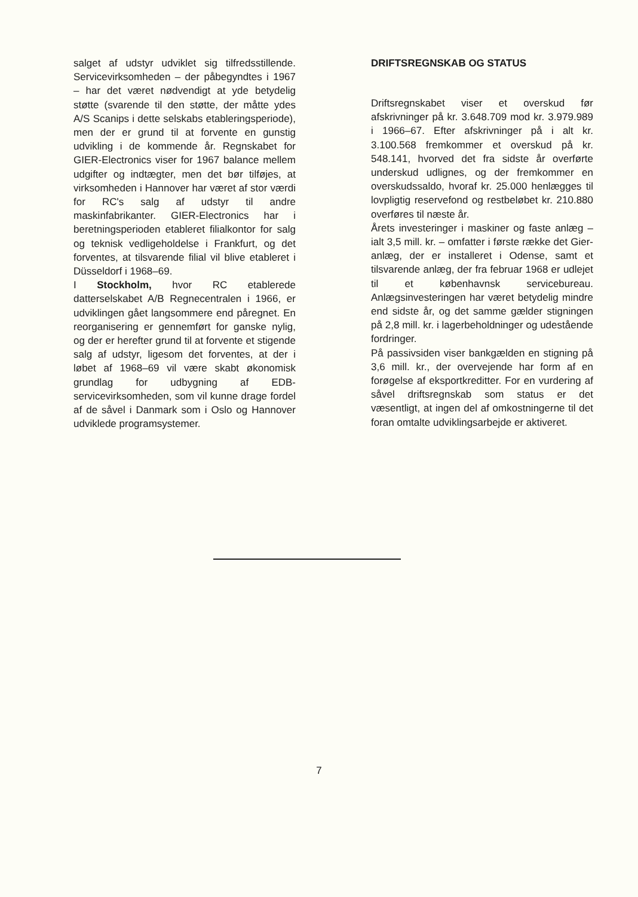salget af udstyr udviklet sig tilfredsstillende. Servicevirksomheden – der påbegyndtes i 1967 – har det været nødvendigt at yde betydelig støtte (svarende til den støtte, der måtte ydes A/S Scanips i dette selskabs etableringsperiode), men der er grund til at forvente en gunstig udvikling i de kommende år. Regnskabet for GIER-Electronics viser for 1967 balance mellem udgifter og indtægter, men det bør tilføjes, at virksomheden i Hannover har været af stor værdi for RC's salg af udstyr til andre maskinfabrikanter. GIER-Electronics har i beretningsperioden etableret filialkontor for salg og teknisk vedligeholdelse i Frankfurt, og det forventes, at tilsvarende filial vil blive etableret i Düsseldorf i 1968–69.
I Stockholm, hvor RC etablerede datterselskabet A/B Regnecentralen i 1966, er udviklingen gået langsommere end påregnet. En reorganisering er gennemført for ganske nylig, og der er herefter grund til at forvente et stigende salg af udstyr, ligesom det forventes, at der i løbet af 1968–69 vil være skabt økonomisk grundlag for udbygning af EDB-servicevirksomheden, som vil kunne drage fordel af de såvel i Danmark som i Oslo og Hannover udviklede programsystemer.
DRIFTSREGNSKAB OG STATUS
Driftsregnskabet viser et overskud før afskrivninger på kr. 3.648.709 mod kr. 3.979.989 i 1966–67. Efter afskrivninger på i alt kr. 3.100.568 fremkommer et overskud på kr. 548.141, hvorved det fra sidste år overførte underskud udlignes, og der fremkommer en overskudssaldo, hvoraf kr. 25.000 henlægges til lovpligtig reservefond og restbeløbet kr. 210.880 overføres til næste år.
Årets investeringer i maskiner og faste anlæg – ialt 3,5 mill. kr. – omfatter i første række det Gier-anlæg, der er installeret i Odense, samt et tilsvarende anlæg, der fra februar 1968 er udlejet til et københavnsk servicebureau. Anlægsinvesteringen har været betydelig mindre end sidste år, og det samme gælder stigningen på 2,8 mill. kr. i lagerbeholdninger og udestående fordringer.
På passivsiden viser bankgælden en stigning på 3,6 mill. kr., der overvejende har form af en forøgelse af eksportkreditter. For en vurdering af såvel driftsregnskab som status er det væsentligt, at ingen del af omkostningerne til det foran omtalte udviklingsarbejde er aktiveret.
7